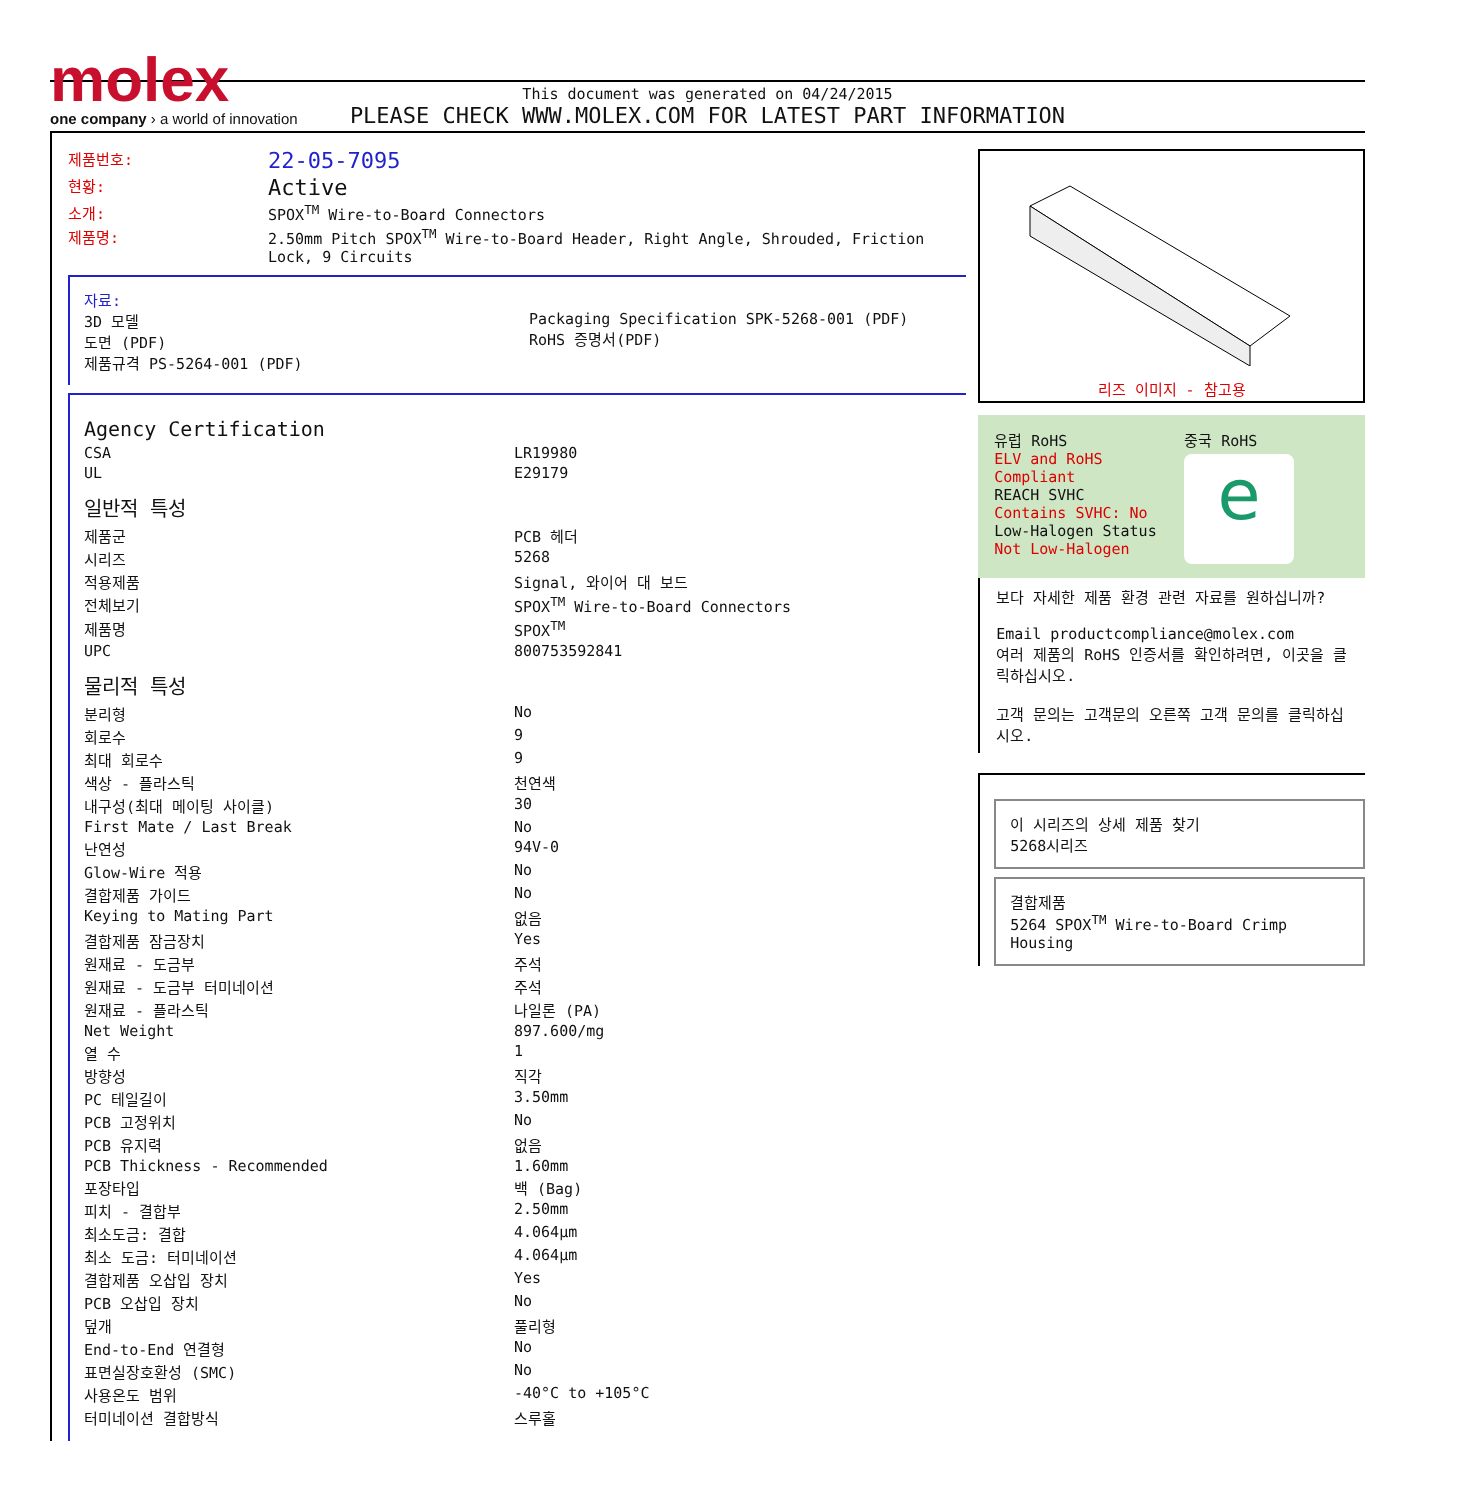molex
one company › a world of innovation
This document was generated on 04/24/2015
PLEASE CHECK WWW.MOLEX.COM FOR LATEST PART INFORMATION
| 제품번호: | 22-05-7095 |
| 현황: | Active |
| 소개: | SPOX<sup>TM</sup> Wire-to-Board Connectors |
| 제품명: | 2.50mm Pitch SPOX<sup>TM</sup> Wire-to-Board Header, Right Angle, Shrouded, Friction Lock, 9 Circuits |
자료:
3D 모델
도면 (PDF)
제품규격 PS-5264-001 (PDF)
Packaging Specification SPK-5268-001 (PDF)
RoHS 증명서(PDF)
Agency Certification
| CSA | LR19980 |
| UL | E29179 |
일반적 특성
| 제품군 | PCB 헤더 |
| 시리즈 | 5268 |
| 적용제품 | Signal, 와이어 대 보드 |
| 전체보기 | SPOX<sup>TM</sup> Wire-to-Board Connectors |
| 제품명 | SPOX<sup>TM</sup> |
| UPC | 800753592841 |
물리적 특성
| 분리형 | No |
| 회로수 | 9 |
| 최대 회로수 | 9 |
| 색상 - 플라스틱 | 천연색 |
| 내구성(최대 메이팅 사이클) | 30 |
| First Mate / Last Break | No |
| 난연성 | 94V-0 |
| Glow-Wire 적용 | No |
| 결합제품 가이드 | No |
| Keying to Mating Part | 없음 |
| 결합제품 잠금장치 | Yes |
| 원재료 - 도금부 | 주석 |
| 원재료 - 도금부 터미네이션 | 주석 |
| 원재료 - 플라스틱 | 나일론 (PA) |
| Net Weight | 897.600/mg |
| 열 수 | 1 |
| 방향성 | 직각 |
| PC 테일길이 | 3.50mm |
| PCB 고정위치 | No |
| PCB 유지력 | 없음 |
| PCB Thickness - Recommended | 1.60mm |
| 포장타입 | 백 (Bag) |
| 피치 - 결합부 | 2.50mm |
| 최소도금: 결합 | 4.064µm |
| 최소 도금: 터미네이션 | 4.064µm |
| 결합제품 오삽입 장치 | Yes |
| PCB 오삽입 장치 | No |
| 덮개 | 풀리형 |
| End-to-End 연결형 | No |
| 표면실장호환성 (SMC) | No |
| 사용온도 범위 | -40°C to +105°C |
| 터미네이션 결합방식 | 스루홀 |
리즈 이미지 - 참고용
유럽 RoHS
ELV and RoHS Compliant
REACH SVHC
Contains SVHC: No
Low-Halogen Status
Not Low-Halogen
중국 RoHS
e
보다 자세한 제품 환경 관련 자료를 원하십니까?
Email productcompliance@molex.com
여러 제품의 RoHS 인증서를 확인하려면, 이곳을 클릭하십시오.
고객 문의는 고객문의 오른쪽 고객 문의를 클릭하십시오.
이 시리즈의 상세 제품 찾기
5268시리즈
결합제품
5264 SPOX<sup>TM</sup> Wire-to-Board Crimp Housing